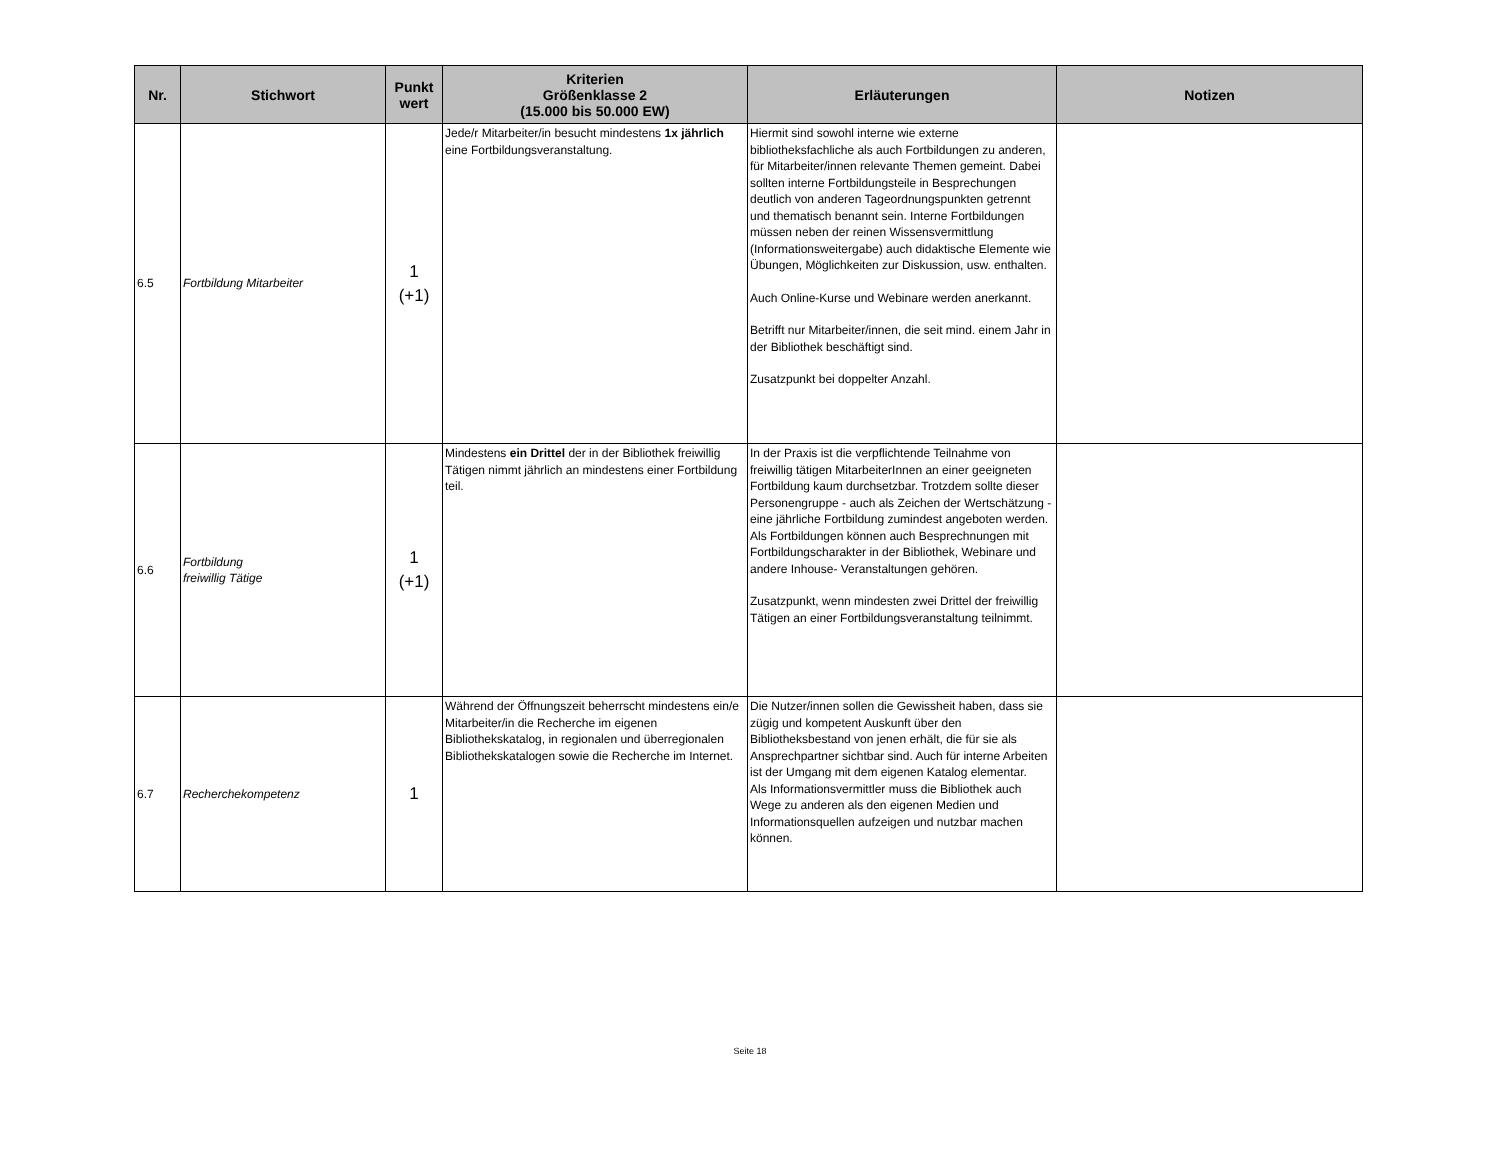| Nr. | Stichwort | Punkt wert | Kriterien Größenklasse 2 (15.000 bis 50.000 EW) | Erläuterungen | Notizen |
| --- | --- | --- | --- | --- | --- |
| 6.5 | Fortbildung Mitarbeiter | 1 (+1) | Jede/r Mitarbeiter/in besucht mindestens 1x jährlich eine Fortbildungsveranstaltung. | Hiermit sind sowohl interne wie externe bibliotheksfachliche als auch Fortbildungen zu anderen, für Mitarbeiter/innen relevante Themen gemeint. Dabei sollten interne Fortbildungsteile in Besprechungen deutlich von anderen Tageordnungspunkten getrennt und thematisch benannt sein. Interne Fortbildungen müssen neben der reinen Wissensvermittlung (Informationsweitergabe) auch didaktische Elemente wie Übungen, Möglichkeiten zur Diskussion, usw. enthalten. Auch Online-Kurse und Webinare werden anerkannt. Betrifft nur Mitarbeiter/innen, die seit mind. einem Jahr in der Bibliothek beschäftigt sind. Zusatzpunkt bei doppelter Anzahl. | |
| 6.6 | Fortbildung freiwillig Tätige | 1 (+1) | Mindestens ein Drittel der in der Bibliothek freiwillig Tätigen nimmt jährlich an mindestens einer Fortbildung teil. | In der Praxis ist die verpflichtende Teilnahme von freiwillig tätigen MitarbeiterInnen an einer geeigneten Fortbildung kaum durchsetzbar. Trotzdem sollte dieser Personengruppe - auch als Zeichen der Wertschätzung - eine jährliche Fortbildung zumindest angeboten werden. Als Fortbildungen können auch Besprechnungen mit Fortbildungscharakter in der Bibliothek, Webinare und andere Inhouse- Veranstaltungen gehören. Zusatzpunkt, wenn mindesten zwei Drittel der freiwillig Tätigen an einer Fortbildungsveranstaltung teilnimmt. | |
| 6.7 | Recherchekompetenz | 1 | Während der Öffnungszeit beherrscht mindestens ein/e Mitarbeiter/in die Recherche im eigenen Bibliothekskatalog, in regionalen und überregionalen Bibliothekskatalogen sowie die Recherche im Internet. | Die Nutzer/innen sollen die Gewissheit haben, dass sie zügig und kompetent Auskunft über den Bibliotheksbestand von jenen erhält, die für sie als Ansprechpartner sichtbar sind. Auch für interne Arbeiten ist der Umgang mit dem eigenen Katalog elementar. Als Informationsvermittler muss die Bibliothek auch Wege zu anderen als den eigenen Medien und Informationsquellen aufzeigen und nutzbar machen können. | |
Seite 18